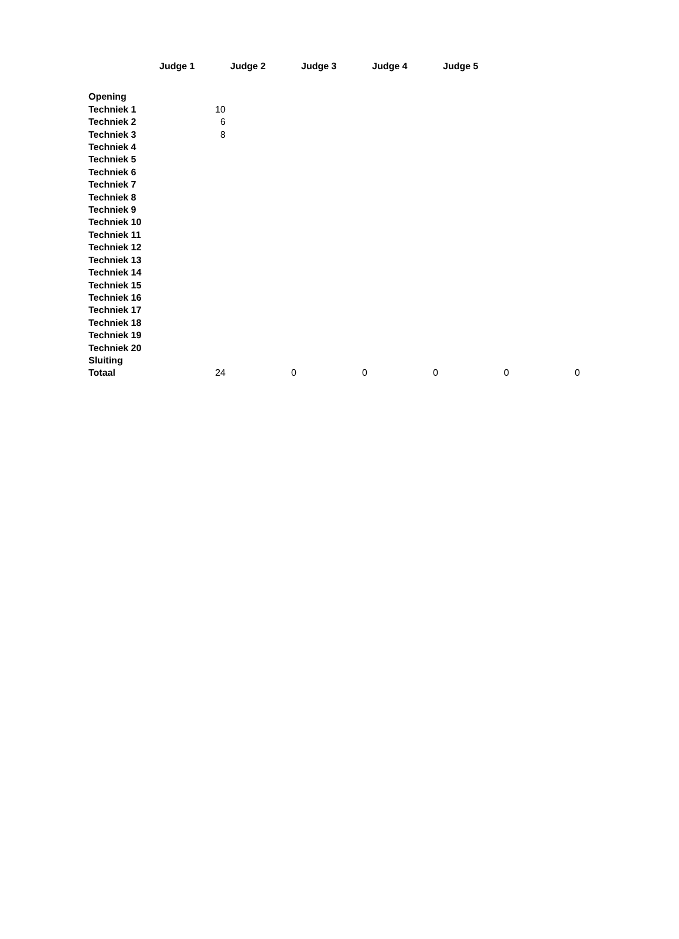| | Judge 1 | Judge 2 | Judge 3 | Judge 4 | Judge 5 | |
| Opening | | | | | | |
| Techniek 1 | 10 | | | | | |
| Techniek 2 | 6 | | | | | |
| Techniek 3 | 8 | | | | | |
| Techniek 4 | | | | | | |
| Techniek 5 | | | | | | |
| Techniek 6 | | | | | | |
| Techniek 7 | | | | | | |
| Techniek 8 | | | | | | |
| Techniek 9 | | | | | | |
| Techniek 10 | | | | | | |
| Techniek 11 | | | | | | |
| Techniek 12 | | | | | | |
| Techniek 13 | | | | | | |
| Techniek 14 | | | | | | |
| Techniek 15 | | | | | | |
| Techniek 16 | | | | | | |
| Techniek 17 | | | | | | |
| Techniek 18 | | | | | | |
| Techniek 19 | | | | | | |
| Techniek 20 | | | | | | |
| Sluiting | | | | | | |
| Totaal | 24 | 0 | 0 | 0 | 0 | 0 |